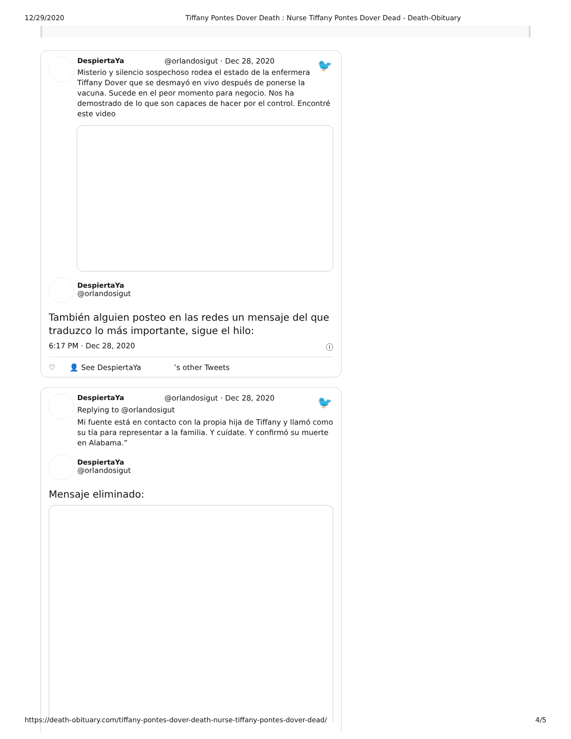12/29/2020 Tiffany Pontes Dover Death : Nurse Tiffany Pontes Dover Dead - Death-Obituary
🐦
DespiertaYa @orlandosigut · Dec 28, 2020
Misterio y silencio sospechoso rodea el estado de la enfermera Tiffany Dover que se desmayó en vivo después de ponerse la vacuna. Sucede en el peor momento para negocio. Nos ha demostrado de lo que son capaces de hacer por el control. Encontré este video
DespiertaYa
@orlandosigut
También alguien posteo en las redes un mensaje del que traduzco lo más importante, sigue el hilo:
6:17 PM · Dec 28, 2020 ⓘ
♡ 👤 See DespiertaYa ’s other Tweets
🐦
DespiertaYa @orlandosigut · Dec 28, 2020
Replying to @orlandosigut
Mi fuente está en contacto con la propia hija de Tiffany y llamó como su tía para representar a la familia. Y cuídate. Y confirmó su muerte en Alabama.”
DespiertaYa
@orlandosigut
Mensaje eliminado:
https://death-obituary.com/tiffany-pontes-dover-death-nurse-tiffany-pontes-dover-dead/ 4/5